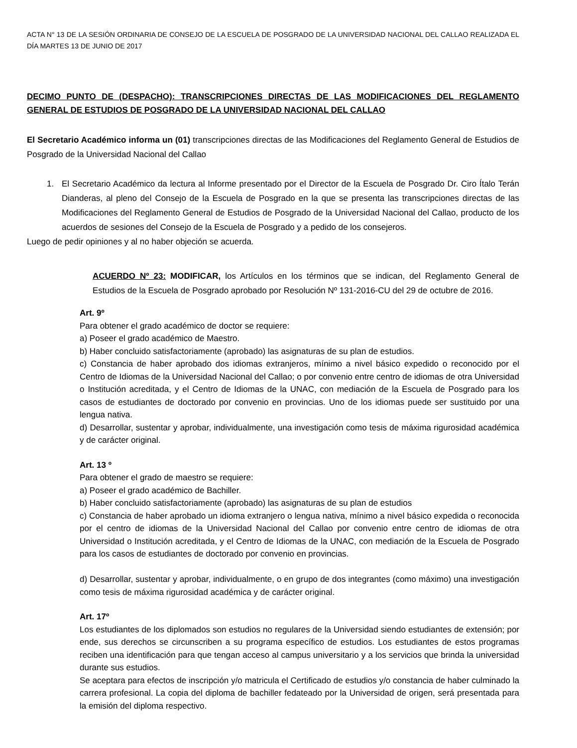ACTA N° 13 DE LA SESIÓN ORDINARIA DE CONSEJO DE LA ESCUELA DE POSGRADO DE LA UNIVERSIDAD NACIONAL DEL CALLAO REALIZADA EL DÍA MARTES 13 DE JUNIO DE 2017
DECIMO PUNTO DE (DESPACHO): TRANSCRIPCIONES DIRECTAS DE LAS MODIFICACIONES DEL REGLAMENTO GENERAL DE ESTUDIOS DE POSGRADO DE LA UNIVERSIDAD NACIONAL DEL CALLAO
El Secretario Académico informa un (01) transcripciones directas de las Modificaciones del Reglamento General de Estudios de Posgrado de la Universidad Nacional del Callao
1.
El Secretario Académico da lectura al Informe presentado por el Director de la Escuela de Posgrado Dr. Ciro Ítalo Terán Dianderas, al pleno del Consejo de la Escuela de Posgrado en la que se presenta las transcripciones directas de las Modificaciones del Reglamento General de Estudios de Posgrado de la Universidad Nacional del Callao, producto de los acuerdos de sesiones del Consejo de la Escuela de Posgrado y a pedido de los consejeros.
Luego de pedir opiniones y al no haber objeción se acuerda.
ACUERDO Nº 23: MODIFICAR, los Artículos en los términos que se indican, del Reglamento General de Estudios de la Escuela de Posgrado aprobado por Resolución Nº 131-2016-CU del 29 de octubre de 2016.
Art. 9º
Para obtener el grado académico de doctor se requiere:
a) Poseer el grado académico de Maestro.
b) Haber concluido satisfactoriamente (aprobado) las asignaturas de su plan de estudios.
c) Constancia de haber aprobado dos idiomas extranjeros, mínimo a nivel básico expedido o reconocido por el Centro de Idiomas de la Universidad Nacional del Callao; o por convenio entre centro de idiomas de otra Universidad o Institución acreditada, y el Centro de Idiomas de la UNAC, con mediación de la Escuela de Posgrado para los casos de estudiantes de doctorado por convenio en provincias. Uno de los idiomas puede ser sustituido por una lengua nativa.
d) Desarrollar, sustentar y aprobar, individualmente, una investigación como tesis de máxima rigurosidad académica y de carácter original.
Art. 13 º
Para obtener el grado de maestro se requiere:
a) Poseer el grado académico de Bachiller.
b) Haber concluido satisfactoriamente (aprobado) las asignaturas de su plan de estudios
c) Constancia de haber aprobado un idioma extranjero o lengua nativa, mínimo a nivel básico expedida o reconocida por el centro de idiomas de la Universidad Nacional del Callao por convenio entre centro de idiomas de otra Universidad o Institución acreditada, y el Centro de Idiomas de la UNAC, con mediación de la Escuela de Posgrado para los casos de estudiantes de doctorado por convenio en provincias.
d) Desarrollar, sustentar y aprobar, individualmente, o en grupo de dos integrantes (como máximo) una investigación como tesis de máxima rigurosidad académica y de carácter original.
Art. 17º
Los estudiantes de los diplomados son estudios no regulares de la Universidad siendo estudiantes de extensión; por ende, sus derechos se circunscriben a su programa específico de estudios. Los estudiantes de estos programas reciben una identificación para que tengan acceso al campus universitario y a los servicios que brinda la universidad durante sus estudios.
Se aceptara para efectos de inscripción y/o matricula el Certificado de estudios y/o constancia de haber culminado la carrera profesional. La copia del diploma de bachiller fedateado por la Universidad de origen, será presentada para la emisión del diploma respectivo.